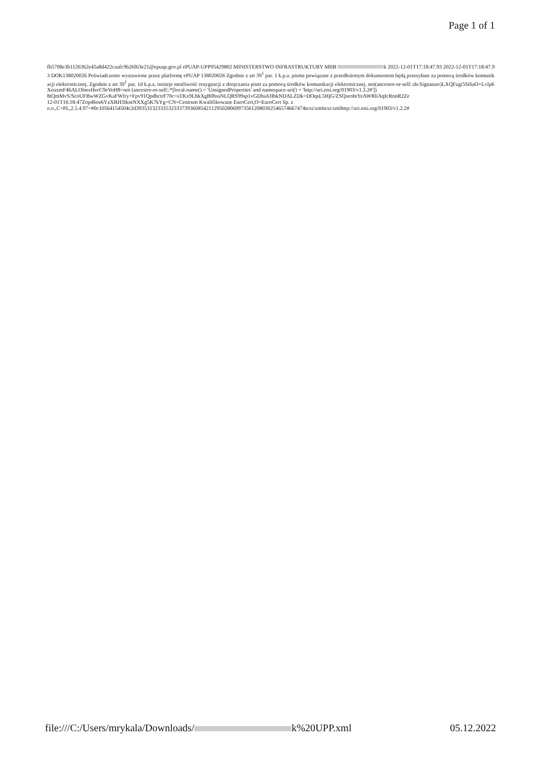Page 1 of 1
fb5708e3b1126362e45a8d422caafc9b26f63e21@epuap.gov.pl ePUAP-UPP95429802 MINISTERSTWO INFRASTRUKTURY MIIB k 2022-12-01T17:18:47.93 2022-12-01T17:18:47.93 DOK138020026 Poświadczenie wystawione przez platformę ePUAP 138020026 Zgodnie z art 39<sup>1</sup> par. 1 k.p.a. pisma powiązane z przedłożonym dokumentem będą przesyłane za pomocą środków komunikacji elektronicznej. Zgodnie z art 39<sup>1</sup> par. 1d k.p.a. istnieje możliwość rezygnacji z doręczania pism za pomocą środków komunikacji elektronicznej. not(ancestor-or-self::ds:Signature)LXQFzgi5Si6aO+Lvlp6XoaxmF46ALOlmxHsvC9eVoH8=not (ancestor-or-self::*[local-name() = 'UnsignedProperties' and namespace-uri() = 'http://uri.etsi.org/01903/v1.3.2#'])
8tQmMvS/ScoUFBwWZGvKaFWfry+Fpv91QpdbctrF70c=sTKx9LhkXgB0hssNLQRS99sp1vGDhsJiJIbkNDALZDk=DOqsL5HjG/ZSQurobtYeAWRliAqIcRnnR2Ze
12-01T16:18:47Zop46oe6YzXRH3IkntNXXg5K7kYg=CN=Centrum Kwalifikowane EuroCert,O=EuroCert Sp. z
o.o.,C=PL,2.5.4.97=#0c10564154504c2d393531323335323337393608542112950280699735612080302546574667474text/xmltext/xmlhttp://uri.etsi.org/01903/v1.2.2#
file:///C:/Users/mrykala/Downloads/ k%20UPP.xml 05.12.2022